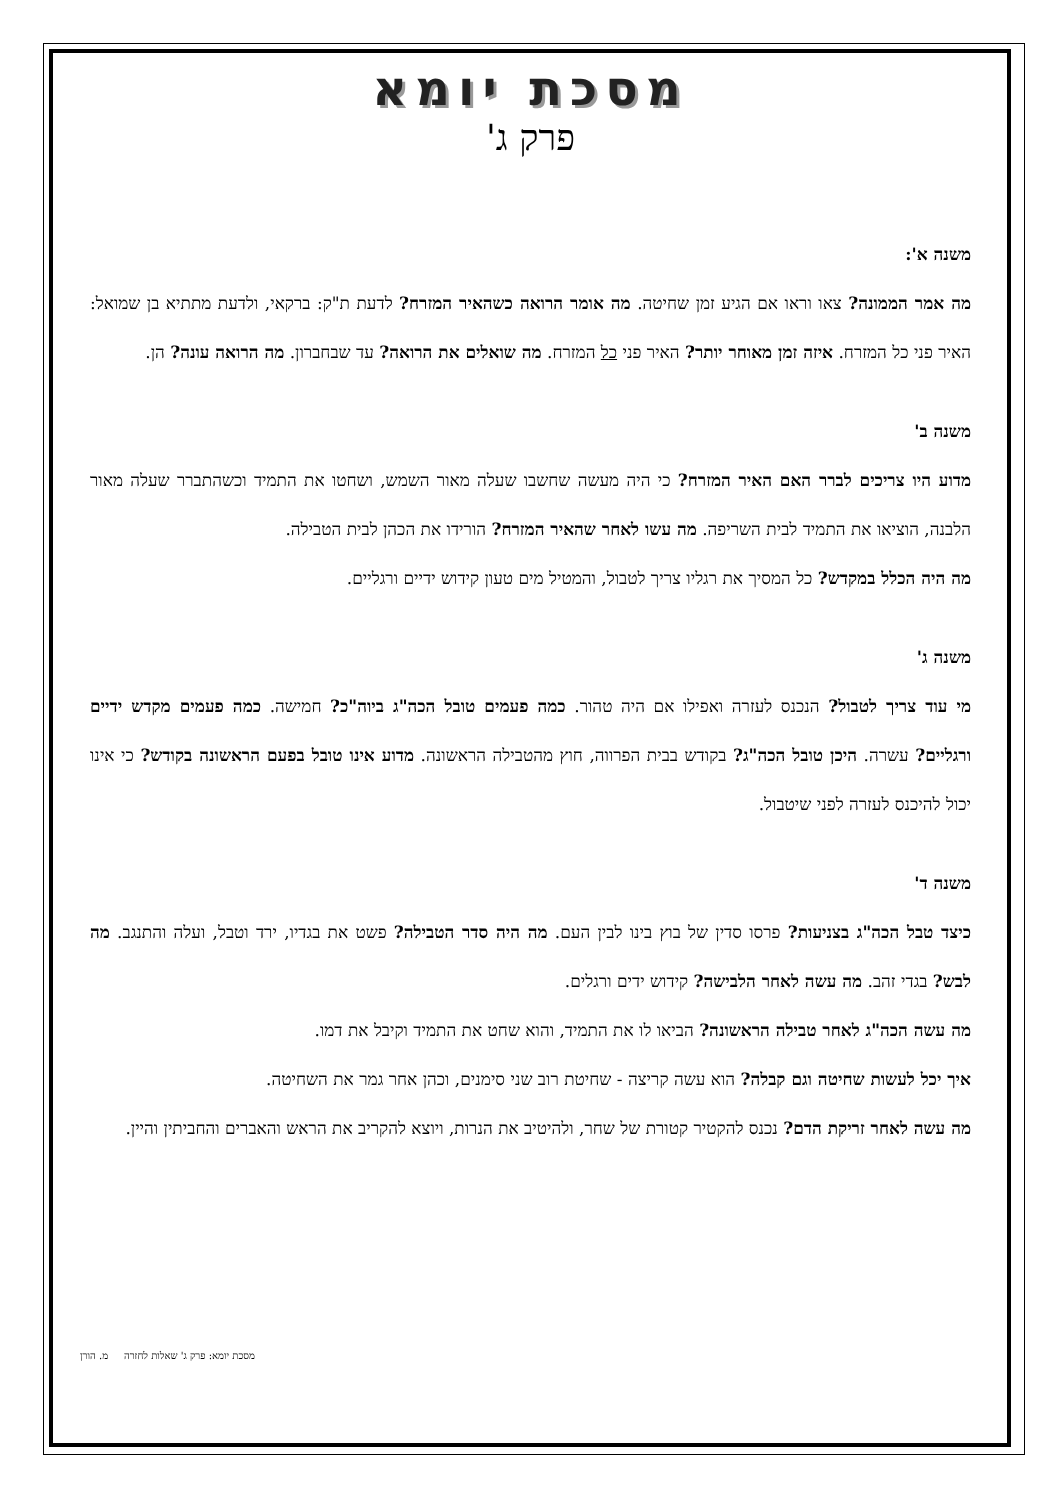מסכת יומא
פרק ג'
משנה א':
מה אמר הממונה? צאו וראו אם הגיע זמן שחיטה. מה אומר הרואה כשהאיר המזרח? לדעת ת"ק: ברקאי, ולדעת מתתיא בן שמואל: האיר פני כל המזרח. איזה זמן מאוחר יותר? האיר פני כל המזרח. מה שואלים את הרואה? עד שבחברון. מה הרואה עונה? הן.
משנה ב'
מדוע היו צריכים לברר האם האיר המזרח? כי היה מעשה שחשבו שעלה מאור השמש, ושחטו את התמיד וכשהתברר שעלה מאור הלבנה, הוציאו את התמיד לבית השריפה. מה עשו לאחר שהאיר המזרח? הורידו את הכהן לבית הטבילה.
מה היה הכלל במקדש? כל המסיך את רגליו צריך לטבול, והמטיל מים טעון קידוש ידיים ורגליים.
משנה ג'
מי עוד צריך לטבול? הנכנס לעזרה ואפילו אם היה טהור. כמה פעמים טובל הכה"ג ביוה"כ? חמישה. כמה פעמים מקדש ידיים ורגליים? עשרה. היכן טובל הכה"ג? בקודש בבית הפרווה, חוץ מהטבילה הראשונה. מדוע אינו טובל בפעם הראשונה בקודש? כי אינו יכול להיכנס לעזרה לפני שיטבול.
משנה ד'
כיצד טבל הכה"ג בצניעות? פרסו סדין של בוץ בינו לבין העם. מה היה סדר הטבילה? פשט את בגדיו, ירד וטבל, ועלה והתנגב. מה לבש? בגדי זהב. מה עשה לאחר הלבישה? קידוש ידים ורגלים.
מה עשה הכה"ג לאחר טבילה הראשונה? הביאו לו את התמיד, והוא שחט את התמיד וקיבל את דמו.
איך יכל לעשות שחיטה וגם קבלה? הוא עשה קריצה - שחיטת רוב שני סימנים, וכהן אחר גמר את השחיטה.
מה עשה לאחר זריקת הדם? נכנס להקטיר קטורת של שחר, ולהיטיב את הנרות, ויוצא להקריב את הראש והאברים והחביתין והיין.
מסכת יומא: פרק ג' שאלות לחזרה מ. הורן